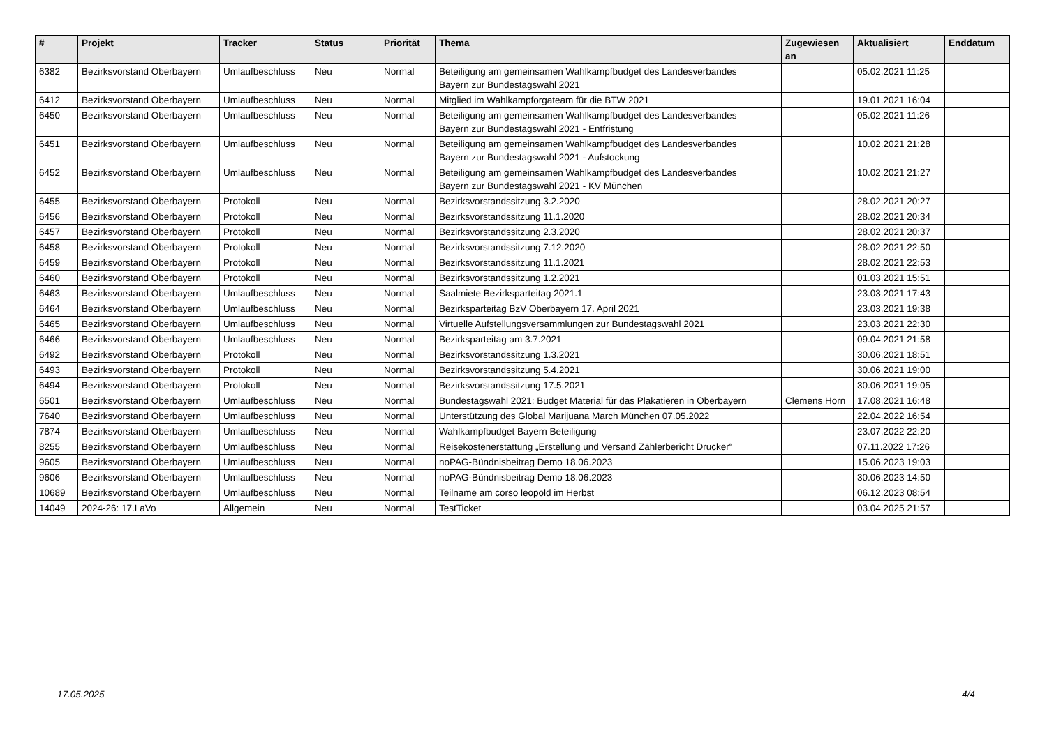| # | Projekt | Tracker | Status | Priorität | Thema | Zugewiesen an | Aktualisiert | Enddatum |
| --- | --- | --- | --- | --- | --- | --- | --- | --- |
| 6382 | Bezirksvorstand Oberbayern | Umlaufbeschluss | Neu | Normal | Beteiligung am gemeinsamen Wahlkampfbudget des Landesverbandes Bayern zur Bundestagswahl 2021 | | 05.02.2021 11:25 | |
| 6412 | Bezirksvorstand Oberbayern | Umlaufbeschluss | Neu | Normal | Mitglied im Wahlkampforgateam für die BTW 2021 | | 19.01.2021 16:04 | |
| 6450 | Bezirksvorstand Oberbayern | Umlaufbeschluss | Neu | Normal | Beteiligung am gemeinsamen Wahlkampfbudget des Landesverbandes Bayern zur Bundestagswahl 2021 - Entfristung | | 05.02.2021 11:26 | |
| 6451 | Bezirksvorstand Oberbayern | Umlaufbeschluss | Neu | Normal | Beteiligung am gemeinsamen Wahlkampfbudget des Landesverbandes Bayern zur Bundestagswahl 2021 - Aufstockung | | 10.02.2021 21:28 | |
| 6452 | Bezirksvorstand Oberbayern | Umlaufbeschluss | Neu | Normal | Beteiligung am gemeinsamen Wahlkampfbudget des Landesverbandes Bayern zur Bundestagswahl 2021 - KV München | | 10.02.2021 21:27 | |
| 6455 | Bezirksvorstand Oberbayern | Protokoll | Neu | Normal | Bezirksvorstandssitzung 3.2.2020 | | 28.02.2021 20:27 | |
| 6456 | Bezirksvorstand Oberbayern | Protokoll | Neu | Normal | Bezirksvorstandssitzung 11.1.2020 | | 28.02.2021 20:34 | |
| 6457 | Bezirksvorstand Oberbayern | Protokoll | Neu | Normal | Bezirksvorstandssitzung 2.3.2020 | | 28.02.2021 20:37 | |
| 6458 | Bezirksvorstand Oberbayern | Protokoll | Neu | Normal | Bezirksvorstandssitzung 7.12.2020 | | 28.02.2021 22:50 | |
| 6459 | Bezirksvorstand Oberbayern | Protokoll | Neu | Normal | Bezirksvorstandssitzung 11.1.2021 | | 28.02.2021 22:53 | |
| 6460 | Bezirksvorstand Oberbayern | Protokoll | Neu | Normal | Bezirksvorstandssitzung 1.2.2021 | | 01.03.2021 15:51 | |
| 6463 | Bezirksvorstand Oberbayern | Umlaufbeschluss | Neu | Normal | Saalmiete Bezirksparteitag 2021.1 | | 23.03.2021 17:43 | |
| 6464 | Bezirksvorstand Oberbayern | Umlaufbeschluss | Neu | Normal | Bezirksparteitag BzV Oberbayern 17. April 2021 | | 23.03.2021 19:38 | |
| 6465 | Bezirksvorstand Oberbayern | Umlaufbeschluss | Neu | Normal | Virtuelle Aufstellungsversammlungen zur Bundestagswahl 2021 | | 23.03.2021 22:30 | |
| 6466 | Bezirksvorstand Oberbayern | Umlaufbeschluss | Neu | Normal | Bezirksparteitag am 3.7.2021 | | 09.04.2021 21:58 | |
| 6492 | Bezirksvorstand Oberbayern | Protokoll | Neu | Normal | Bezirksvorstandssitzung 1.3.2021 | | 30.06.2021 18:51 | |
| 6493 | Bezirksvorstand Oberbayern | Protokoll | Neu | Normal | Bezirksvorstandssitzung 5.4.2021 | | 30.06.2021 19:00 | |
| 6494 | Bezirksvorstand Oberbayern | Protokoll | Neu | Normal | Bezirksvorstandssitzung 17.5.2021 | | 30.06.2021 19:05 | |
| 6501 | Bezirksvorstand Oberbayern | Umlaufbeschluss | Neu | Normal | Bundestagswahl 2021: Budget Material für das Plakatieren in Oberbayern | Clemens Horn | 17.08.2021 16:48 | |
| 7640 | Bezirksvorstand Oberbayern | Umlaufbeschluss | Neu | Normal | Unterstützung des Global Marijuana March München 07.05.2022 | | 22.04.2022 16:54 | |
| 7874 | Bezirksvorstand Oberbayern | Umlaufbeschluss | Neu | Normal | Wahlkampfbudget Bayern Beteiligung | | 23.07.2022 22:20 | |
| 8255 | Bezirksvorstand Oberbayern | Umlaufbeschluss | Neu | Normal | Reisekostenerstattung „Erstellung und Versand Zählerbericht Drucker“ | | 07.11.2022 17:26 | |
| 9605 | Bezirksvorstand Oberbayern | Umlaufbeschluss | Neu | Normal | noPAG-Bündnisbeitrag Demo 18.06.2023 | | 15.06.2023 19:03 | |
| 9606 | Bezirksvorstand Oberbayern | Umlaufbeschluss | Neu | Normal | noPAG-Bündnisbeitrag Demo 18.06.2023 | | 30.06.2023 14:50 | |
| 10689 | Bezirksvorstand Oberbayern | Umlaufbeschluss | Neu | Normal | Teilname am corso leopold im Herbst | | 06.12.2023 08:54 | |
| 14049 | 2024-26: 17.LaVo | Allgemein | Neu | Normal | TestTicket | | 03.04.2025 21:57 | |
17.05.2025 4/4